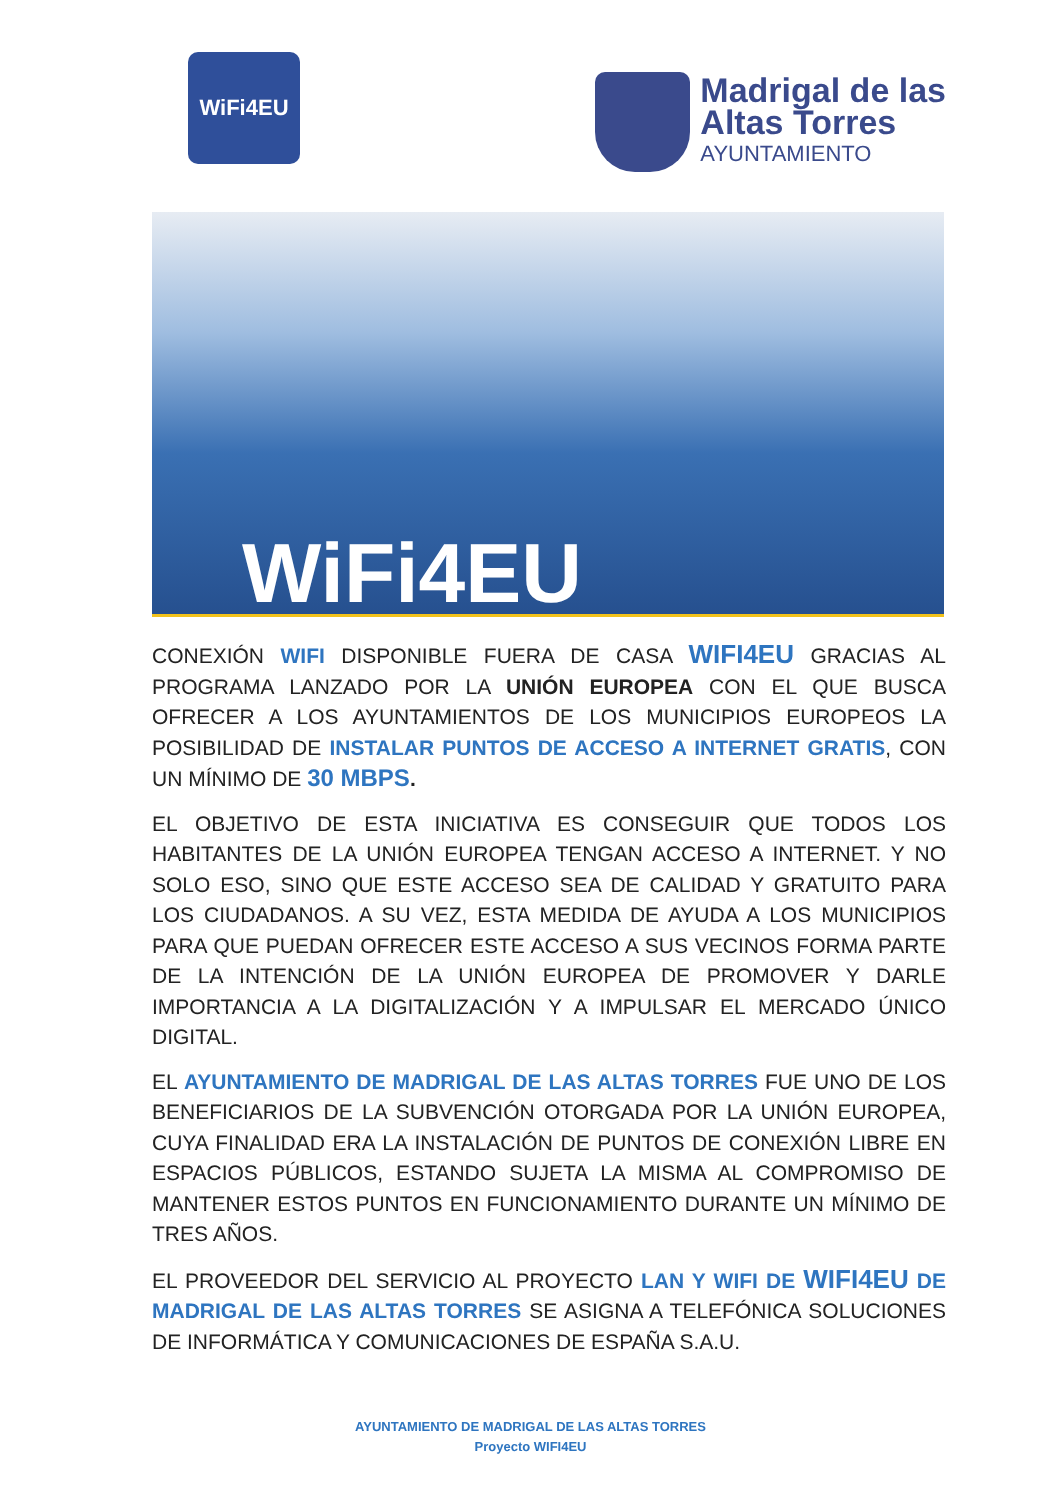WiFi4EU
Madrigal de las
Altas Torres
AYUNTAMIENTO
WiFi4EU
CONEXIÓN WIFI DISPONIBLE FUERA DE CASA WIFI4EU GRACIAS AL PROGRAMA LANZADO POR LA UNIÓN EUROPEA CON EL QUE BUSCA OFRECER A LOS AYUNTAMIENTOS DE LOS MUNICIPIOS EUROPEOS LA POSIBILIDAD DE INSTALAR PUNTOS DE ACCESO A INTERNET GRATIS, CON UN MÍNIMO DE 30 MBPS.
EL OBJETIVO DE ESTA INICIATIVA ES CONSEGUIR QUE TODOS LOS HABITANTES DE LA UNIÓN EUROPEA TENGAN ACCESO A INTERNET. Y NO SOLO ESO, SINO QUE ESTE ACCESO SEA DE CALIDAD Y GRATUITO PARA LOS CIUDADANOS. A SU VEZ, ESTA MEDIDA DE AYUDA A LOS MUNICIPIOS PARA QUE PUEDAN OFRECER ESTE ACCESO A SUS VECINOS FORMA PARTE DE LA INTENCIÓN DE LA UNIÓN EUROPEA DE PROMOVER Y DARLE IMPORTANCIA A LA DIGITALIZACIÓN Y A IMPULSAR EL MERCADO ÚNICO DIGITAL.
EL AYUNTAMIENTO DE MADRIGAL DE LAS ALTAS TORRES FUE UNO DE LOS BENEFICIARIOS DE LA SUBVENCIÓN OTORGADA POR LA UNIÓN EUROPEA, CUYA FINALIDAD ERA LA INSTALACIÓN DE PUNTOS DE CONEXIÓN LIBRE EN ESPACIOS PÚBLICOS, ESTANDO SUJETA LA MISMA AL COMPROMISO DE MANTENER ESTOS PUNTOS EN FUNCIONAMIENTO DURANTE UN MÍNIMO DE TRES AÑOS.
EL PROVEEDOR DEL SERVICIO AL PROYECTO LAN Y WIFI DE WIFI4EU DE MADRIGAL DE LAS ALTAS TORRES SE ASIGNA A TELEFÓNICA SOLUCIONES DE INFORMÁTICA Y COMUNICACIONES DE ESPAÑA S.A.U.
AYUNTAMIENTO DE MADRIGAL DE LAS ALTAS TORRES
Proyecto WIFI4EU